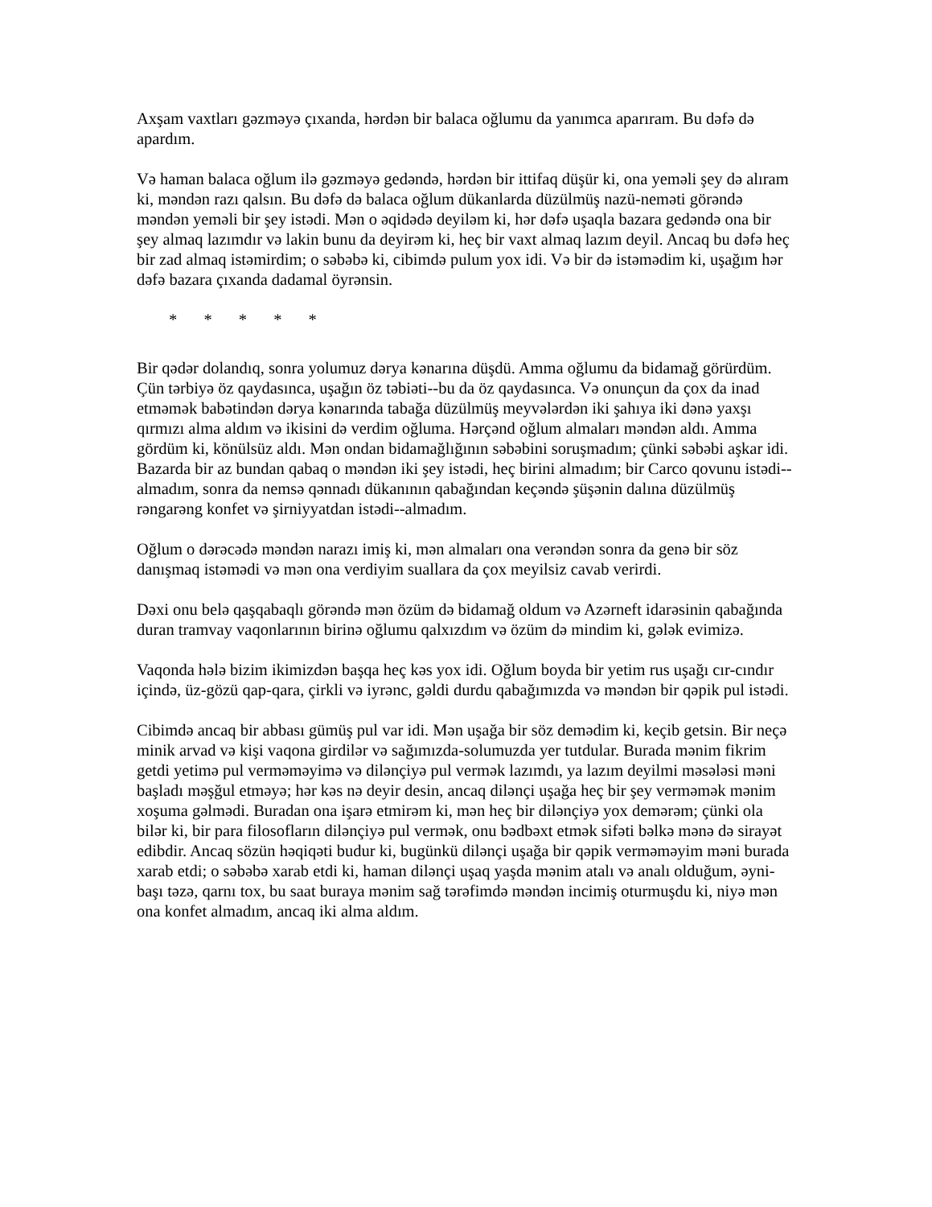Axşam vaxtları gəzməyə çıxanda, hərdən bir balaca oğlumu da yanımca aparıram. Bu dəfə də apardım.
Və haman balaca oğlum ilə gəzməyə gedəndə, hərdən bir ittifaq düşür ki, ona yeməli şey də alıram ki, məndən razı qalsın. Bu dəfə də balaca oğlum dükanlarda düzülmüş nazü-neməti görəndə məndən yeməli bir şey istədi. Mən o əqidədə deyiləm ki, hər dəfə uşaqla bazara gedəndə ona bir şey almaq lazımdır və lakin bunu da deyirəm ki, heç bir vaxt almaq lazım deyil. Ancaq bu dəfə heç bir zad almaq istəmirdim; o səbəbə ki, cibimdə pulum yox idi. Və bir də istəmədim ki, uşağım hər dəfə bazara çıxanda dadamal öyrənsin.
* * * * *
Bir qədər dolandıq, sonra yolumuz dərya kənarına düşdü. Amma oğlumu da bidamağ görürdüm. Çün tərbiyə öz qaydasınca, uşağın öz təbiəti--bu da öz qaydasınca. Və onunçun da çox da inad etməmək babətindən dərya kənarında tabağa düzülmüş meyvələrdən iki şahıya iki dənə yaxşı qırmızı alma aldım və ikisini də verdim oğluma. Hərçənd oğlum almaları məndən aldı. Amma gördüm ki, könülsüz aldı. Mən ondan bidamağlığının səbəbini soruşmadım; çünki səbəbi aşkar idi. Bazarda bir az bundan qabaq o məndən iki şey istədi, heç birini almadım; bir Carco qovunu istədi--almadım, sonra da nemsə qənnadı dükanının qabağından keçəndə şüşənin dalına düzülmüş rəngarəng konfet və şirniyyatdan istədi--almadım.
Oğlum o dərəcədə məndən narazı imiş ki, mən almaları ona verəndən sonra da genə bir söz danışmaq istəmədi və mən ona verdiyim suallara da çox meyilsiz cavab verirdi.
Dəxi onu belə qaşqabaqlı görəndə mən özüm də bidamağ oldum və Azərneft idarəsinin qabağında duran tramvay vaqonlarının birinə oğlumu qalxızdım və özüm də mindim ki, gələk evimizə.
Vaqonda hələ bizim ikimizdən başqa heç kəs yox idi. Oğlum boyda bir yetim rus uşağı cır-cındır içində, üz-gözü qap-qara, çirkli və iyrənc, gəldi durdu qabağımızda və məndən bir qəpik pul istədi.
Cibimdə ancaq bir abbası gümüş pul var idi. Mən uşağa bir söz demədim ki, keçib getsin. Bir neçə minik arvad və kişi vaqona girdilər və sağımızda-solumuzda yer tutdular. Burada mənim fikrim getdi yetimə pul verməməyimə və dilənçiyə pul vermək lazımdı, ya lazım deyilmi məsələsi məni başladı məşğul etməyə; hər kəs nə deyir desin, ancaq dilənçi uşağa heç bir şey verməmək mənim xoşuma gəlmədi. Buradan ona işarə etmirəm ki, mən heç bir dilənçiyə yox demərəm; çünki ola bilər ki, bir para filosofların dilənçiyə pul vermək, onu bədbəxt etmək sifəti bəlkə mənə də sirayət edibdir. Ancaq sözün həqiqəti budur ki, bugünkü dilənçi uşağa bir qəpik verməməyim məni burada xarab etdi; o səbəbə xarab etdi ki, haman dilənçi uşaq yaşda mənim atalı və analı olduğum, əyni-başı təzə, qarnı tox, bu saat buraya mənim sağ tərəfimdə məndən incimiş oturmuşdu ki, niyə mən ona konfet almadım, ancaq iki alma aldım.